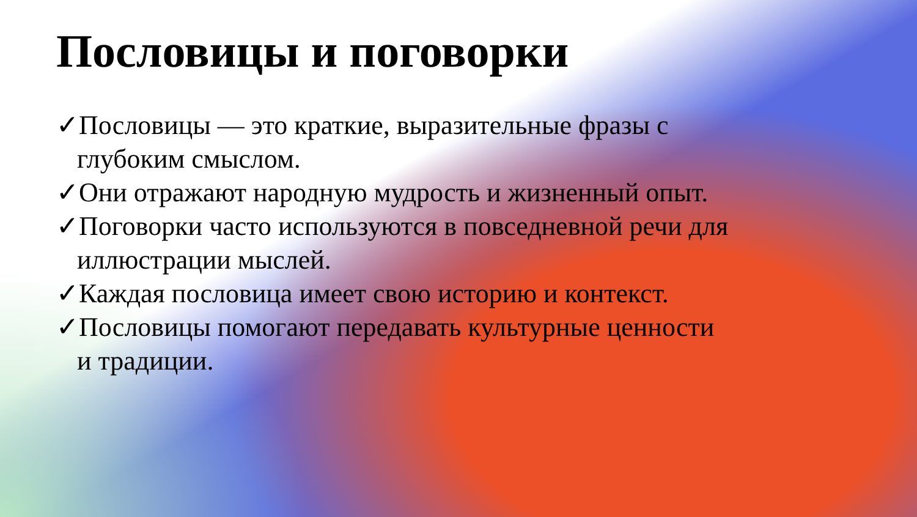Пословицы и поговорки
✓Пословицы — это краткие, выразительные фразы с глубоким смыслом.
✓Они отражают народную мудрость и жизненный опыт.
✓Поговорки часто используются в повседневной речи для иллюстрации мыслей.
✓Каждая пословица имеет свою историю и контекст.
✓Пословицы помогают передавать культурные ценности и традиции.